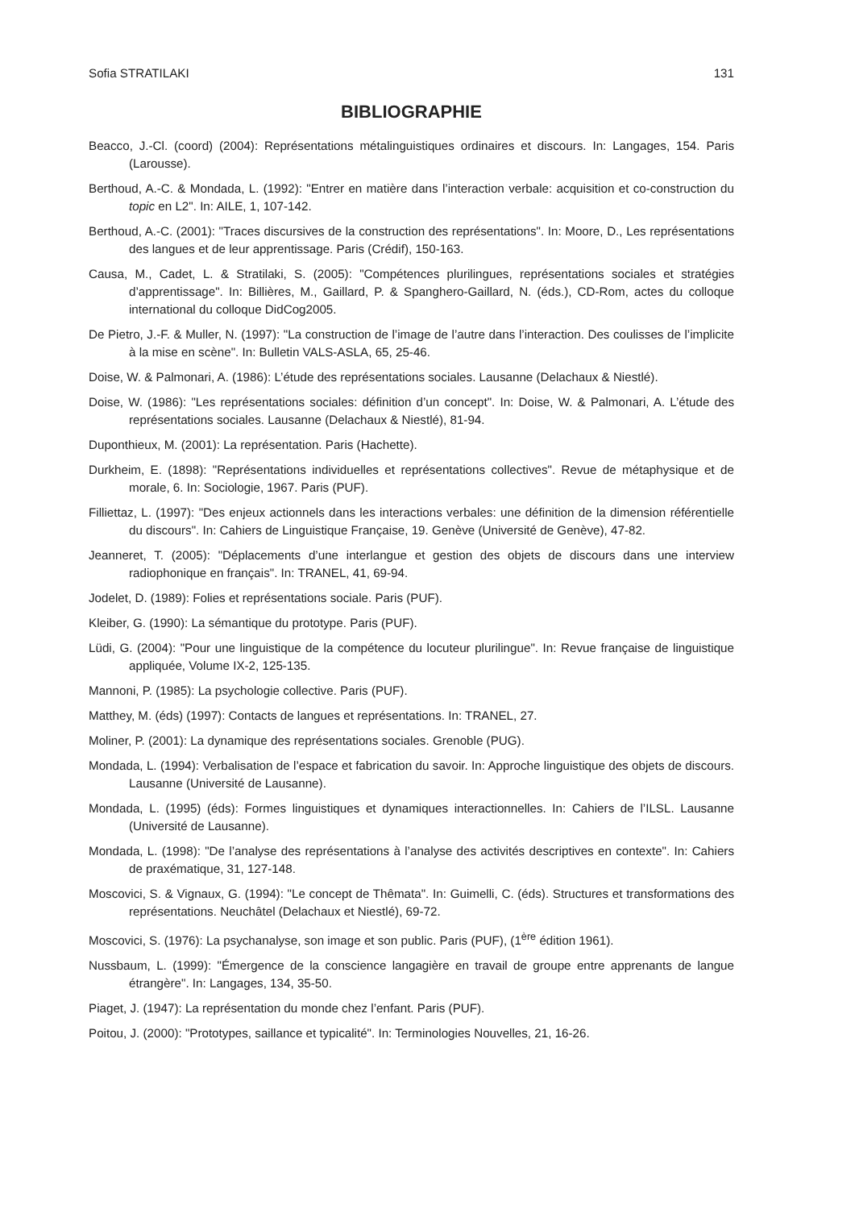Sofia STRATILAKI 131
BIBLIOGRAPHIE
Beacco, J.-Cl. (coord) (2004): Représentations métalinguistiques ordinaires et discours. In: Langages, 154. Paris (Larousse).
Berthoud, A.-C. & Mondada, L. (1992): "Entrer en matière dans l’interaction verbale: acquisition et co-construction du topic en L2". In: AILE, 1, 107-142.
Berthoud, A.-C. (2001): "Traces discursives de la construction des représentations". In: Moore, D., Les représentations des langues et de leur apprentissage. Paris (Crédif), 150-163.
Causa, M., Cadet, L. & Stratilaki, S. (2005): "Compétences plurilingues, représentations sociales et stratégies d’apprentissage". In: Billières, M., Gaillard, P. & Spanghero-Gaillard, N. (éds.), CD-Rom, actes du colloque international du colloque DidCog2005.
De Pietro, J.-F. & Muller, N. (1997): "La construction de l’image de l’autre dans l’interaction. Des coulisses de l’implicite à la mise en scène". In: Bulletin VALS-ASLA, 65, 25-46.
Doise, W. & Palmonari, A. (1986): L’étude des représentations sociales. Lausanne (Delachaux & Niestlé).
Doise, W. (1986): "Les représentations sociales: définition d’un concept". In: Doise, W. & Palmonari, A. L’étude des représentations sociales. Lausanne (Delachaux & Niestlé), 81-94.
Duponthieux, M. (2001): La représentation. Paris (Hachette).
Durkheim, E. (1898): "Représentations individuelles et représentations collectives". Revue de métaphysique et de morale, 6. In: Sociologie, 1967. Paris (PUF).
Filliettaz, L. (1997): "Des enjeux actionnels dans les interactions verbales: une définition de la dimension référentielle du discours". In: Cahiers de Linguistique Française, 19. Genève (Université de Genève), 47-82.
Jeanneret, T. (2005): "Déplacements d’une interlangue et gestion des objets de discours dans une interview radiophonique en français". In: TRANEL, 41, 69-94.
Jodelet, D. (1989): Folies et représentations sociale. Paris (PUF).
Kleiber, G. (1990): La sémantique du prototype. Paris (PUF).
Lüdi, G. (2004): "Pour une linguistique de la compétence du locuteur plurilingue". In: Revue française de linguistique appliquée, Volume IX-2, 125-135.
Mannoni, P. (1985): La psychologie collective. Paris (PUF).
Matthey, M. (éds) (1997): Contacts de langues et représentations. In: TRANEL, 27.
Moliner, P. (2001): La dynamique des représentations sociales. Grenoble (PUG).
Mondada, L. (1994): Verbalisation de l’espace et fabrication du savoir. In: Approche linguistique des objets de discours. Lausanne (Université de Lausanne).
Mondada, L. (1995) (éds): Formes linguistiques et dynamiques interactionnelles. In: Cahiers de l’ILSL. Lausanne (Université de Lausanne).
Mondada, L. (1998): "De l’analyse des représentations à l’analyse des activités descriptives en contexte". In: Cahiers de praxématique, 31, 127-148.
Moscovici, S. & Vignaux, G. (1994): "Le concept de Thêmata". In: Guimelli, C. (éds). Structures et transformations des représentations. Neuchâtel (Delachaux et Niestlé), 69-72.
Moscovici, S. (1976): La psychanalyse, son image et son public. Paris (PUF), (1<sup>ère</sup> édition 1961).
Nussbaum, L. (1999): "Émergence de la conscience langagière en travail de groupe entre apprenants de langue étrangère". In: Langages, 134, 35-50.
Piaget, J. (1947): La représentation du monde chez l’enfant. Paris (PUF).
Poitou, J. (2000): "Prototypes, saillance et typicalité". In: Terminologies Nouvelles, 21, 16-26.